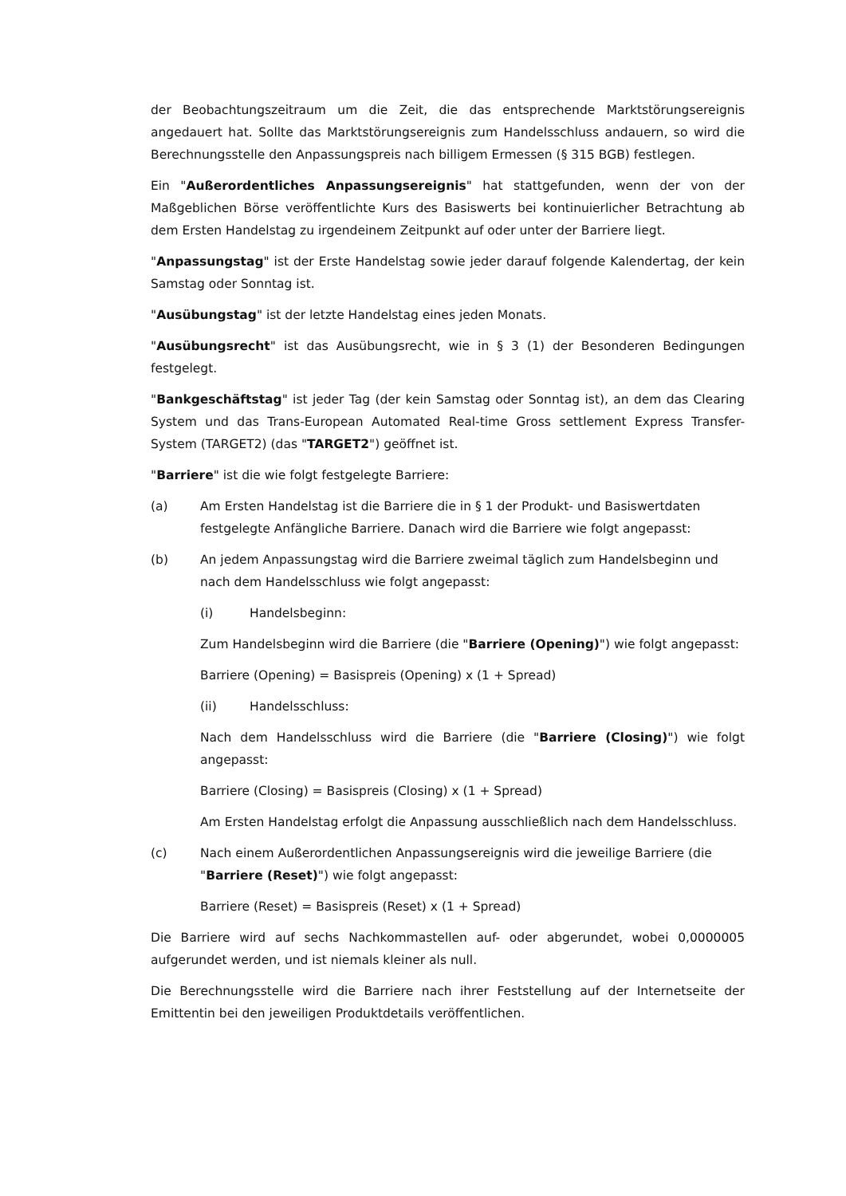der Beobachtungszeitraum um die Zeit, die das entsprechende Marktstörungsereignis angedauert hat. Sollte das Marktstörungsereignis zum Handelsschluss andauern, so wird die Berechnungsstelle den Anpassungspreis nach billigem Ermessen (§ 315 BGB) festlegen.
Ein "Außerordentliches Anpassungsereignis" hat stattgefunden, wenn der von der Maßgeblichen Börse veröffentlichte Kurs des Basiswerts bei kontinuierlicher Betrachtung ab dem Ersten Handelstag zu irgendeinem Zeitpunkt auf oder unter der Barriere liegt.
"Anpassungstag" ist der Erste Handelstag sowie jeder darauf folgende Kalendertag, der kein Samstag oder Sonntag ist.
"Ausübungstag" ist der letzte Handelstag eines jeden Monats.
"Ausübungsrecht" ist das Ausübungsrecht, wie in § 3 (1) der Besonderen Bedingungen festgelegt.
"Bankgeschäftstag" ist jeder Tag (der kein Samstag oder Sonntag ist), an dem das Clearing System und das Trans-European Automated Real-time Gross settlement Express Transfer-System (TARGET2) (das "TARGET2") geöffnet ist.
"Barriere" ist die wie folgt festgelegte Barriere:
(a) Am Ersten Handelstag ist die Barriere die in § 1 der Produkt- und Basiswertdaten festgelegte Anfängliche Barriere. Danach wird die Barriere wie folgt angepasst:
(b) An jedem Anpassungstag wird die Barriere zweimal täglich zum Handelsbeginn und nach dem Handelsschluss wie folgt angepasst:
(i) Handelsbeginn:
Zum Handelsbeginn wird die Barriere (die "Barriere (Opening)") wie folgt angepasst:
Barriere (Opening) = Basispreis (Opening) x (1 + Spread)
(ii) Handelsschluss:
Nach dem Handelsschluss wird die Barriere (die "Barriere (Closing)") wie folgt angepasst:
Barriere (Closing) = Basispreis (Closing) x (1 + Spread)
Am Ersten Handelstag erfolgt die Anpassung ausschließlich nach dem Handelsschluss.
(c) Nach einem Außerordentlichen Anpassungsereignis wird die jeweilige Barriere (die "Barriere (Reset)") wie folgt angepasst:
Barriere (Reset) = Basispreis (Reset) x (1 + Spread)
Die Barriere wird auf sechs Nachkommastellen auf- oder abgerundet, wobei 0,0000005 aufgerundet werden, und ist niemals kleiner als null.
Die Berechnungsstelle wird die Barriere nach ihrer Feststellung auf der Internetseite der Emittentin bei den jeweiligen Produktdetails veröffentlichen.